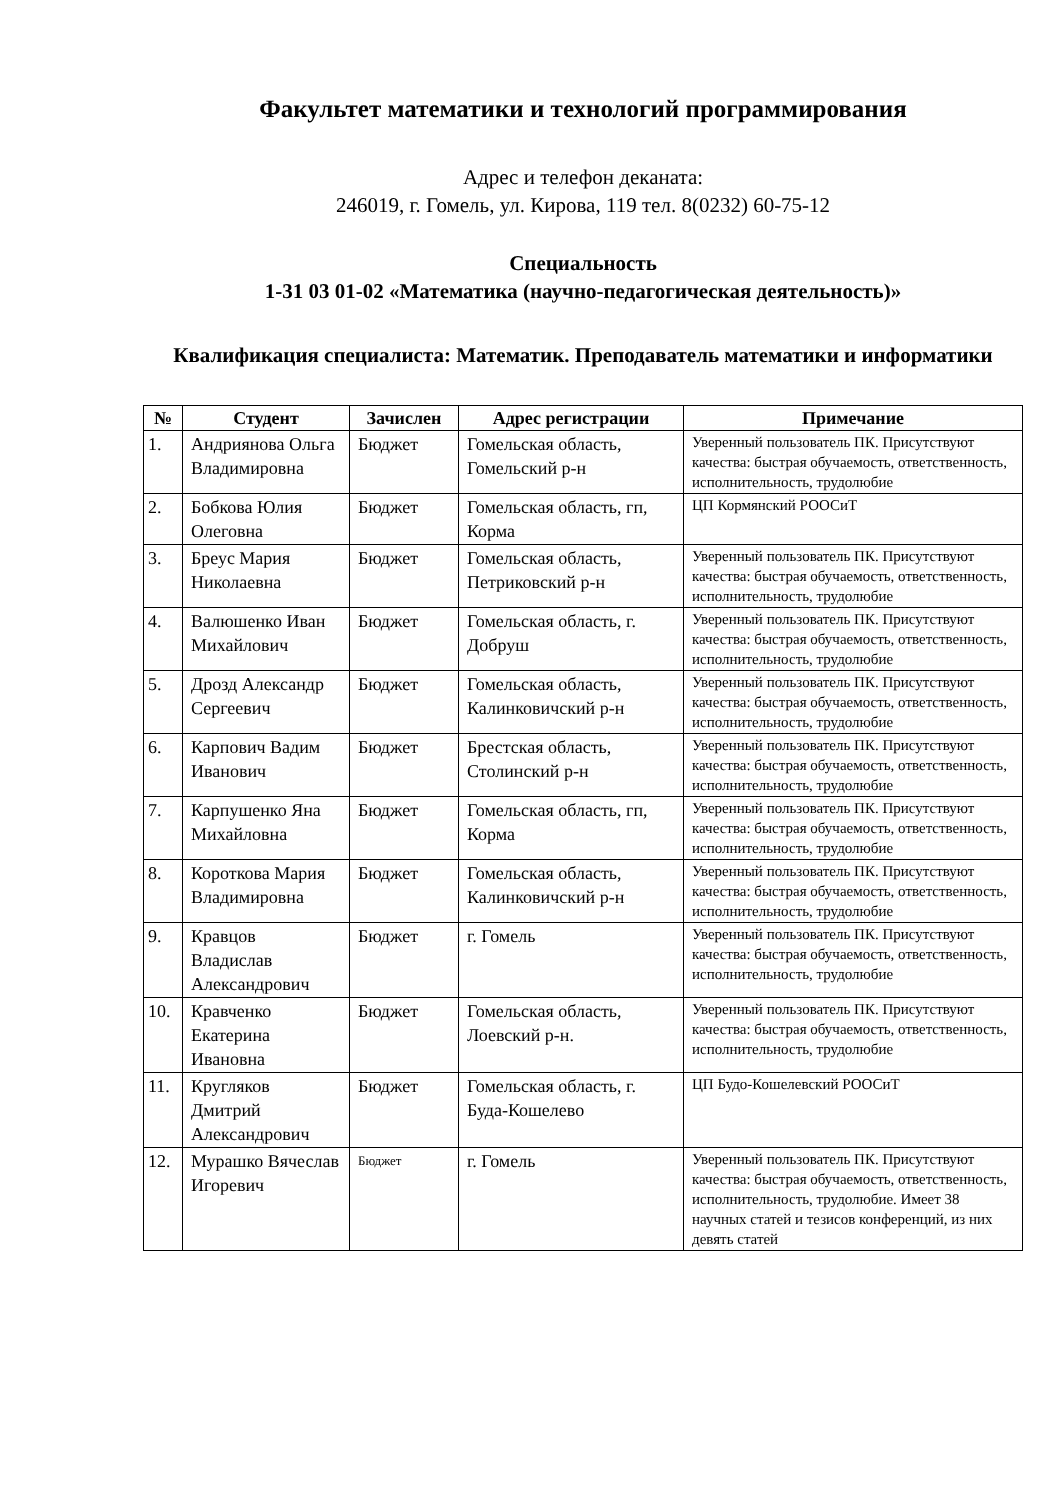Факультет математики и технологий программирования
Адрес и телефон деканата:
246019, г. Гомель, ул. Кирова, 119 тел. 8(0232) 60-75-12
Специальность
1-31 03 01-02 «Математика (научно-педагогическая деятельность)»
Квалификация специалиста: Математик. Преподаватель математики и информатики
| № | Студент | Зачислен | Адрес регистрации | Примечание |
| --- | --- | --- | --- | --- |
| 1. | Андриянова Ольга Владимировна | Бюджет | Гомельская область, Гомельский р-н | Уверенный пользователь ПК. Присутствуют качества: быстрая обучаемость, ответственность, исполнительность, трудолюбие |
| 2. | Бобкова Юлия Олеговна | Бюджет | Гомельская область, гп, Корма | ЦП Кормянский РООСиТ |
| 3. | Бреус Мария Николаевна | Бюджет | Гомельская область, Петриковский р-н | Уверенный пользователь ПК. Присутствуют качества: быстрая обучаемость, ответственность, исполнительность, трудолюбие |
| 4. | Валюшенко Иван Михайлович | Бюджет | Гомельская область, г. Добруш | Уверенный пользователь ПК. Присутствуют качества: быстрая обучаемость, ответственность, исполнительность, трудолюбие |
| 5. | Дрозд Александр Сергеевич | Бюджет | Гомельская область, Калинковичский р-н | Уверенный пользователь ПК. Присутствуют качества: быстрая обучаемость, ответственность, исполнительность, трудолюбие |
| 6. | Карпович Вадим Иванович | Бюджет | Брестская область, Столинский р-н | Уверенный пользователь ПК. Присутствуют качества: быстрая обучаемость, ответственность, исполнительность, трудолюбие |
| 7. | Карпушенко Яна Михайловна | Бюджет | Гомельская область, гп, Корма | Уверенный пользователь ПК. Присутствуют качества: быстрая обучаемость, ответственность, исполнительность, трудолюбие |
| 8. | Короткова Мария Владимировна | Бюджет | Гомельская область, Калинковичский р-н | Уверенный пользователь ПК. Присутствуют качества: быстрая обучаемость, ответственность, исполнительность, трудолюбие |
| 9. | Кравцов Владислав Александрович | Бюджет | г. Гомель | Уверенный пользователь ПК. Присутствуют качества: быстрая обучаемость, ответственность, исполнительность, трудолюбие |
| 10. | Кравченко Екатерина Ивановна | Бюджет | Гомельская область, Лоевский р-н. | Уверенный пользователь ПК. Присутствуют качества: быстрая обучаемость, ответственность, исполнительность, трудолюбие |
| 11. | Кругляков Дмитрий Александрович | Бюджет | Гомельская область, г. Буда-Кошелево | ЦП Будо-Кошелевский РООСиТ |
| 12. | Мурашко Вячеслав Игоревич | Бюджет | г. Гомель | Уверенный пользователь ПК. Присутствуют качества: быстрая обучаемость, ответственность, исполнительность, трудолюбие. Имеет 38 научных статей и тезисов конференций, из них девять статей |